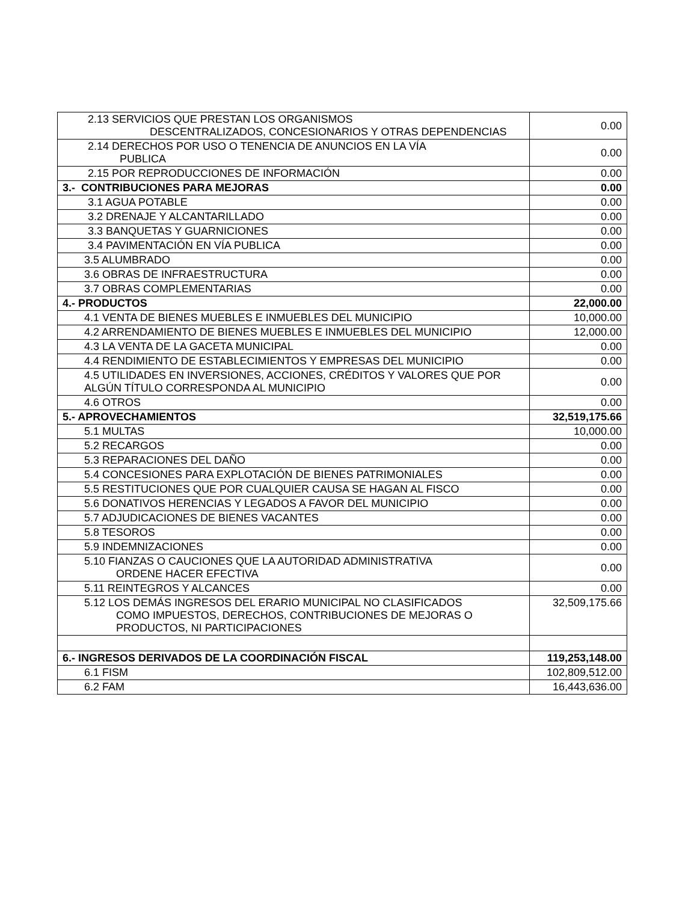| 2.13 SERVICIOS QUE PRESTAN LOS ORGANISMOS DESCENTRALIZADOS, CONCESIONARIOS Y OTRAS DEPENDENCIAS | 0.00 |
| 2.14 DERECHOS POR USO O TENENCIA DE ANUNCIOS EN LA VÍA PUBLICA | 0.00 |
| 2.15 POR REPRODUCCIONES DE INFORMACIÓN | 0.00 |
| 3.- CONTRIBUCIONES PARA MEJORAS | 0.00 |
| 3.1 AGUA POTABLE | 0.00 |
| 3.2 DRENAJE Y ALCANTARILLADO | 0.00 |
| 3.3 BANQUETAS Y GUARNICIONES | 0.00 |
| 3.4 PAVIMENTACIÓN EN VÍA PUBLICA | 0.00 |
| 3.5 ALUMBRADO | 0.00 |
| 3.6 OBRAS DE INFRAESTRUCTURA | 0.00 |
| 3.7 OBRAS COMPLEMENTARIAS | 0.00 |
| 4.- PRODUCTOS | 22,000.00 |
| 4.1 VENTA DE BIENES MUEBLES E INMUEBLES DEL MUNICIPIO | 10,000.00 |
| 4.2 ARRENDAMIENTO DE BIENES MUEBLES E INMUEBLES DEL MUNICIPIO | 12,000.00 |
| 4.3 LA VENTA DE LA GACETA MUNICIPAL | 0.00 |
| 4.4 RENDIMIENTO DE ESTABLECIMIENTOS Y EMPRESAS DEL MUNICIPIO | 0.00 |
| 4.5 UTILIDADES EN INVERSIONES, ACCIONES, CRÉDITOS Y VALORES QUE POR ALGÚN TÍTULO CORRESPONDA AL MUNICIPIO | 0.00 |
| 4.6 OTROS | 0.00 |
| 5.- APROVECHAMIENTOS | 32,519,175.66 |
| 5.1 MULTAS | 10,000.00 |
| 5.2 RECARGOS | 0.00 |
| 5.3 REPARACIONES DEL DAÑO | 0.00 |
| 5.4 CONCESIONES PARA EXPLOTACIÓN DE BIENES PATRIMONIALES | 0.00 |
| 5.5 RESTITUCIONES QUE POR CUALQUIER CAUSA SE HAGAN AL FISCO | 0.00 |
| 5.6 DONATIVOS HERENCIAS Y LEGADOS A FAVOR DEL MUNICIPIO | 0.00 |
| 5.7 ADJUDICACIONES DE BIENES VACANTES | 0.00 |
| 5.8 TESOROS | 0.00 |
| 5.9 INDEMNIZACIONES | 0.00 |
| 5.10 FIANZAS O CAUCIONES QUE LA AUTORIDAD ADMINISTRATIVA ORDENE HACER EFECTIVA | 0.00 |
| 5.11 REINTEGROS Y ALCANCES | 0.00 |
| 5.12 LOS DEMÁS INGRESOS DEL ERARIO MUNICIPAL NO CLASIFICADOS COMO IMPUESTOS, DERECHOS, CONTRIBUCIONES DE MEJORAS O PRODUCTOS, NI PARTICIPACIONES | 32,509,175.66 |
| 6.- INGRESOS DERIVADOS DE LA COORDINACIÓN FISCAL | 119,253,148.00 |
| 6.1 FISM | 102,809,512.00 |
| 6.2 FAM | 16,443,636.00 |